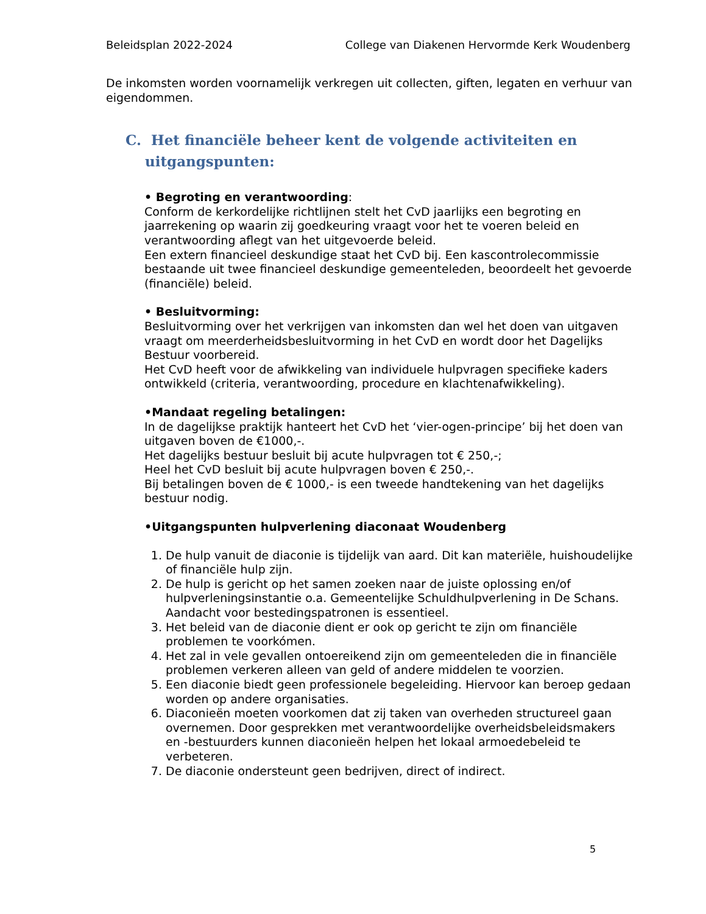Beleidsplan 2022-2024 College van Diakenen Hervormde Kerk Woudenberg
De inkomsten worden voornamelijk verkregen uit collecten, giften, legaten en verhuur van eigendommen.
C. Het financiële beheer kent de volgende activiteiten en uitgangspunten:
• Begroting en verantwoording:
Conform de kerkordelijke richtlijnen stelt het CvD jaarlijks een begroting en jaarrekening op waarin zij goedkeuring vraagt voor het te voeren beleid en verantwoording aflegt van het uitgevoerde beleid.
Een extern financieel deskundige staat het CvD bij. Een kascontrolecommissie bestaande uit twee financieel deskundige gemeenteleden, beoordeelt het gevoerde (financiële) beleid.
• Besluitvorming:
Besluitvorming over het verkrijgen van inkomsten dan wel het doen van uitgaven vraagt om meerderheidsbesluitvorming in het CvD en wordt door het Dagelijks Bestuur voorbereid.
Het CvD heeft voor de afwikkeling van individuele hulpvragen specifieke kaders ontwikkeld (criteria, verantwoording, procedure en klachtenafwikkeling).
•Mandaat regeling betalingen:
In de dagelijkse praktijk hanteert het CvD het ‘vier-ogen-principe’ bij het doen van uitgaven boven de €1000,-.
Het dagelijks bestuur besluit bij acute hulpvragen tot € 250,-;
Heel het CvD besluit bij acute hulpvragen boven € 250,-.
Bij betalingen boven de € 1000,- is een tweede handtekening van het dagelijks bestuur nodig.
•Uitgangspunten hulpverlening diaconaat Woudenberg
1. De hulp vanuit de diaconie is tijdelijk van aard. Dit kan materiële, huishoudelijke of financiële hulp zijn.
2. De hulp is gericht op het samen zoeken naar de juiste oplossing en/of hulpverleningsinstantie o.a. Gemeentelijke Schuldhulpverlening in De Schans. Aandacht voor bestedingspatronen is essentieel.
3. Het beleid van de diaconie dient er ook op gericht te zijn om financiële problemen te voorkómen.
4. Het zal in vele gevallen ontoereikend zijn om gemeenteleden die in financiële problemen verkeren alleen van geld of andere middelen te voorzien.
5. Een diaconie biedt geen professionele begeleiding. Hiervoor kan beroep gedaan worden op andere organisaties.
6. Diaconieën moeten voorkomen dat zij taken van overheden structureel gaan overnemen. Door gesprekken met verantwoordelijke overheidsbeleidsmakers en -bestuurders kunnen diaconieën helpen het lokaal armoedebeleid te verbeteren.
7. De diaconie ondersteunt geen bedrijven, direct of indirect.
5